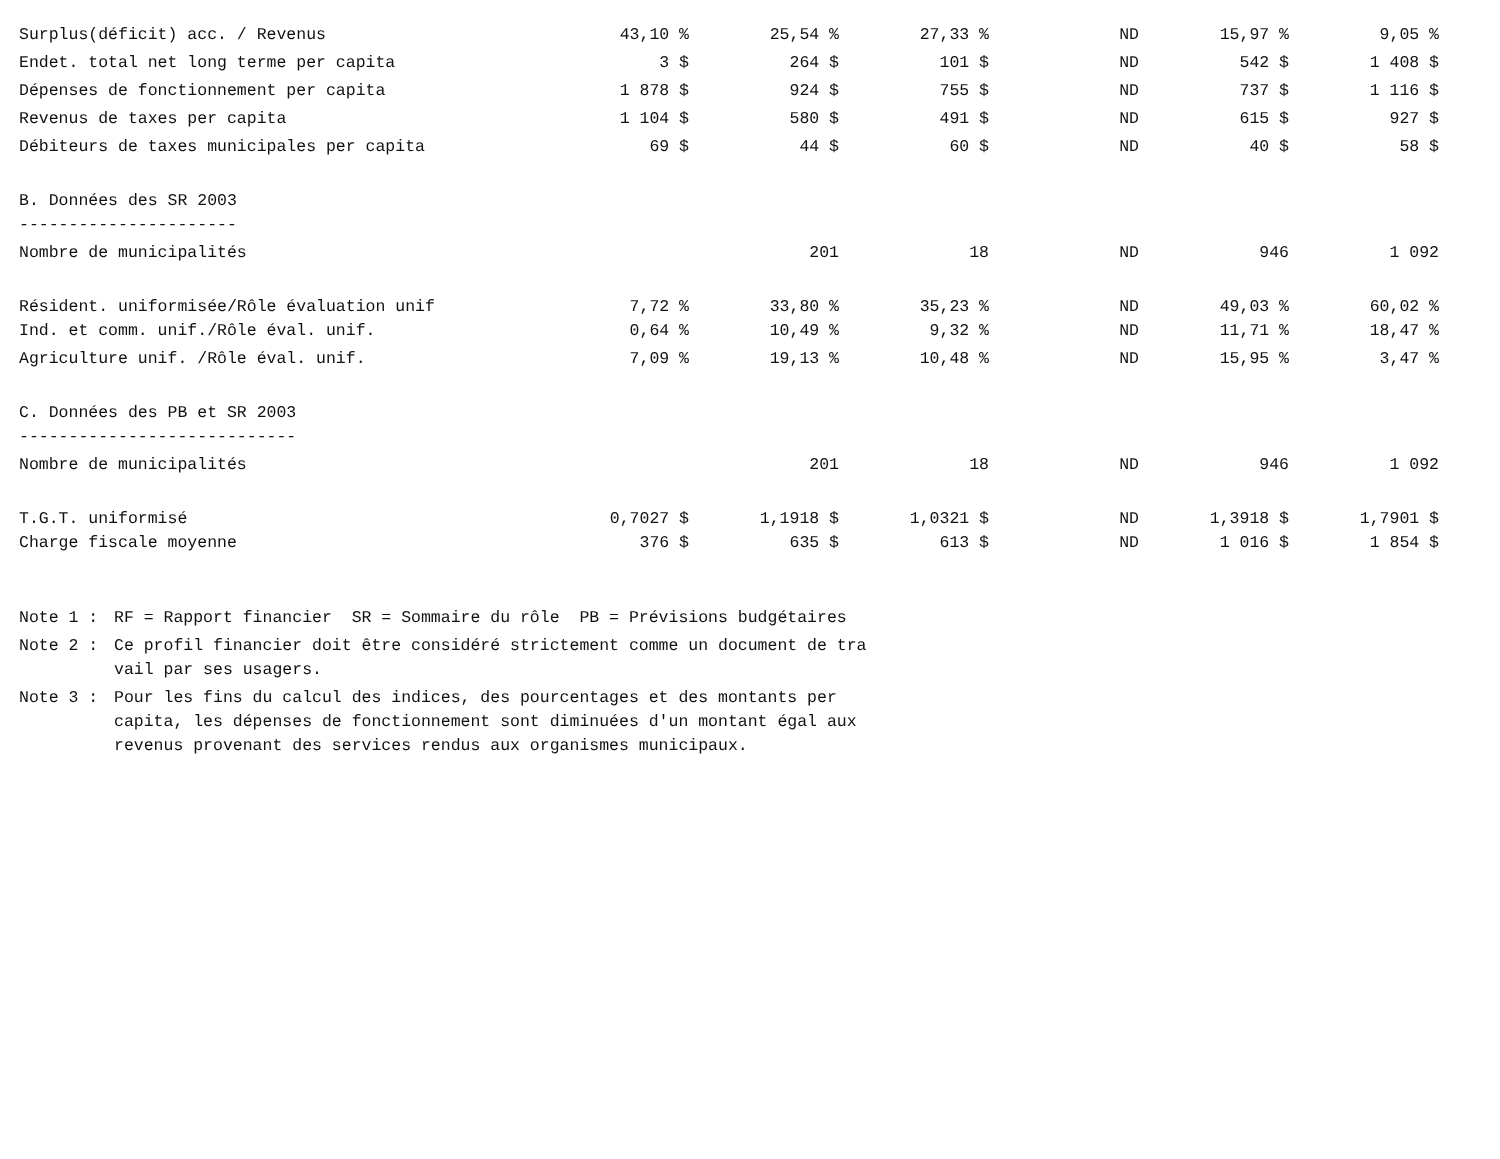| Surplus(déficit) acc. / Revenus | 43,10 % | 25,54 % | 27,33 % | ND | 15,97 % | 9,05 % |
| Endet. total net long terme per capita | 3 $ | 264 $ | 101 $ | ND | 542 $ | 1 408 $ |
| Dépenses de fonctionnement per capita | 1 878 $ | 924 $ | 755 $ | ND | 737 $ | 1 116 $ |
| Revenus de taxes per capita | 1 104 $ | 580 $ | 491 $ | ND | 615 $ | 927 $ |
| Débiteurs de taxes municipales per capita | 69 $ | 44 $ | 60 $ | ND | 40 $ | 58 $ |
| B. Données des SR 2003 | | | | | | |
| ---------------------- | | | | | | |
| Nombre de municipalités | | 201 | 18 | ND | 946 | 1 092 |
| Résident. uniformisée/Rôle évaluation unif | 7,72 % | 33,80 % | 35,23 % | ND | 49,03 % | 60,02 % |
| Ind. et comm. unif./Rôle éval. unif. | 0,64 % | 10,49 % | 9,32 % | ND | 11,71 % | 18,47 % |
| Agriculture unif. /Rôle éval. unif. | 7,09 % | 19,13 % | 10,48 % | ND | 15,95 % | 3,47 % |
| C. Données des PB et SR 2003 | | | | | | |
| ---------------------------- | | | | | | |
| Nombre de municipalités | | 201 | 18 | ND | 946 | 1 092 |
| T.G.T. uniformisé | 0,7027 $ | 1,1918 $ | 1,0321 $ | ND | 1,3918 $ | 1,7901 $ |
| Charge fiscale moyenne | 376 $ | 635 $ | 613 $ | ND | 1 016 $ | 1 854 $ |
Note 1 : RF = Rapport financier SR = Sommaire du rôle PB = Prévisions budgétaires
Note 2 : Ce profil financier doit être considéré strictement comme un document de tra
vail par ses usagers.
Note 3 : Pour les fins du calcul des indices, des pourcentages et des montants per
capita, les dépenses de fonctionnement sont diminuées d'un montant égal aux
revenus provenant des services rendus aux organismes municipaux.